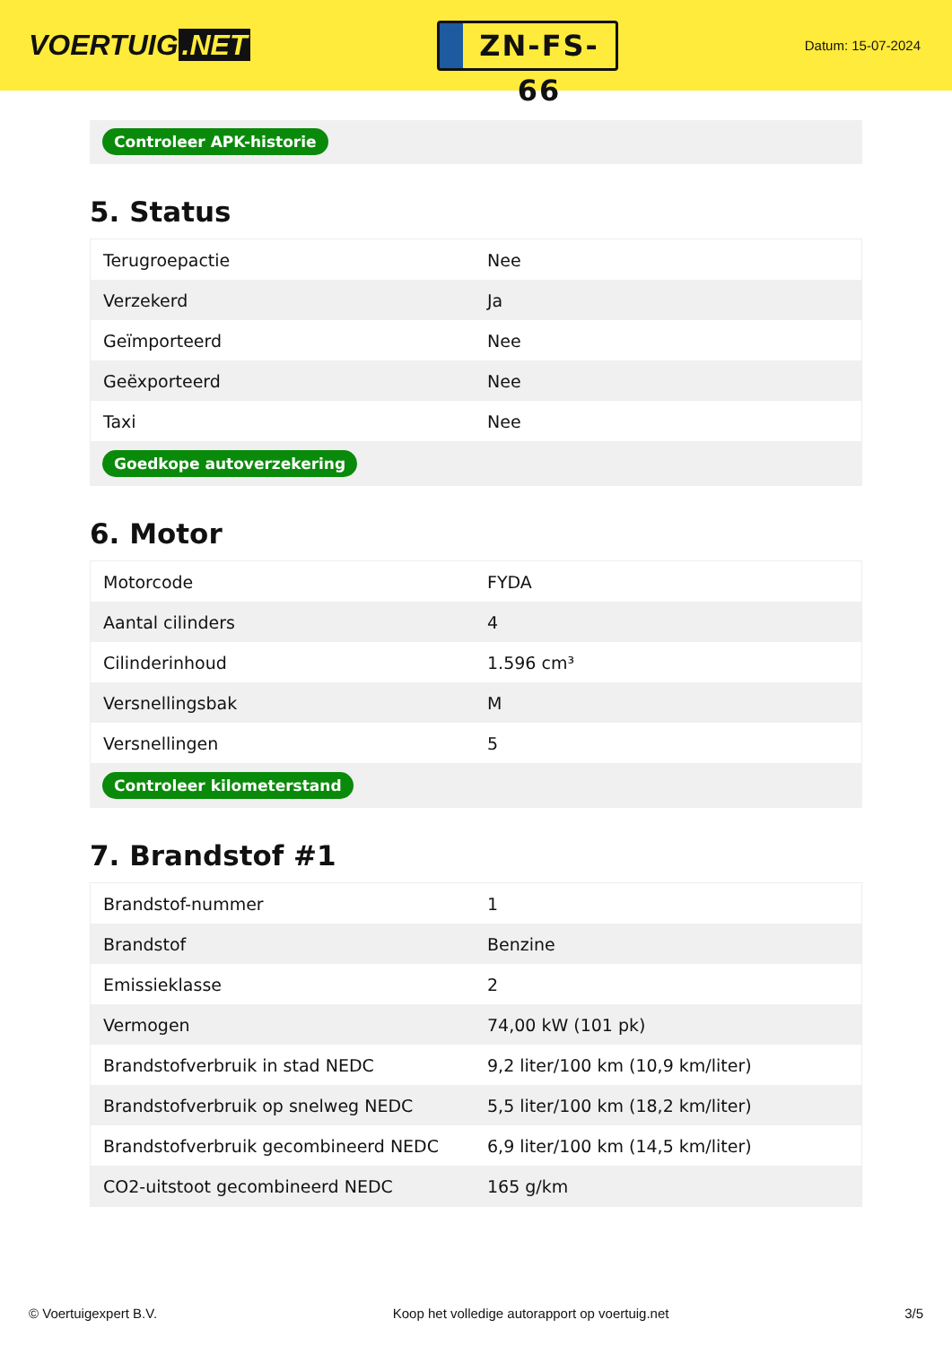VOERTUIG.NET
ZN-FS-66
Datum: 15-07-2024
Controleer APK-historie
5. Status
| Terugroepactie | Nee |
| Verzekerd | Ja |
| Geïmporteerd | Nee |
| Geëxporteerd | Nee |
| Taxi | Nee |
Goedkope autoverzekering
6. Motor
| Motorcode | FYDA |
| Aantal cilinders | 4 |
| Cilinderinhoud | 1.596 cm³ |
| Versnellingsbak | M |
| Versnellingen | 5 |
Controleer kilometerstand
7. Brandstof #1
| Brandstof-nummer | 1 |
| Brandstof | Benzine |
| Emissieklasse | 2 |
| Vermogen | 74,00 kW (101 pk) |
| Brandstofverbruik in stad NEDC | 9,2 liter/100 km (10,9 km/liter) |
| Brandstofverbruik op snelweg NEDC | 5,5 liter/100 km (18,2 km/liter) |
| Brandstofverbruik gecombineerd NEDC | 6,9 liter/100 km (14,5 km/liter) |
| CO2-uitstoot gecombineerd NEDC | 165 g/km |
© Voertuigexpert B.V. Koop het volledige autorapport op voertuig.net 3/5